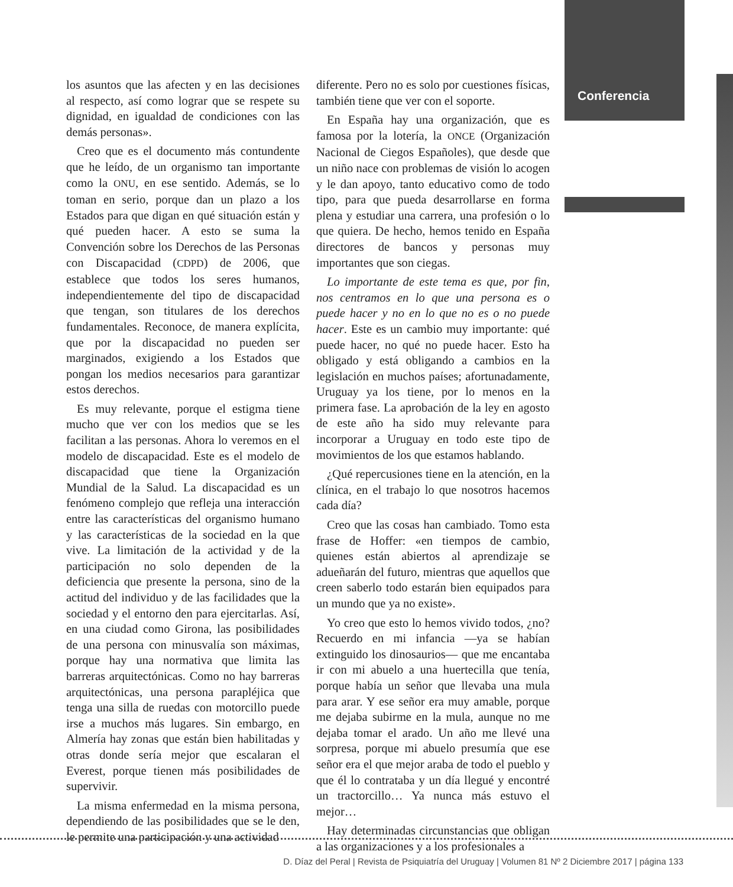Conferencia
los asuntos que las afecten y en las decisiones al respecto, así como lograr que se respete su dignidad, en igualdad de condiciones con las demás personas».
Creo que es el documento más contundente que he leído, de un organismo tan importante como la ONU, en ese sentido. Además, se lo toman en serio, porque dan un plazo a los Estados para que digan en qué situación están y qué pueden hacer. A esto se suma la Convención sobre los Derechos de las Personas con Discapacidad (CDPD) de 2006, que establece que todos los seres humanos, independientemente del tipo de discapacidad que tengan, son titulares de los derechos fundamentales. Reconoce, de manera explícita, que por la discapacidad no pueden ser marginados, exigiendo a los Estados que pongan los medios necesarios para garantizar estos derechos.
Es muy relevante, porque el estigma tiene mucho que ver con los medios que se les facilitan a las personas. Ahora lo veremos en el modelo de discapacidad. Este es el modelo de discapacidad que tiene la Organización Mundial de la Salud. La discapacidad es un fenómeno complejo que refleja una interacción entre las características del organismo humano y las características de la sociedad en la que vive. La limitación de la actividad y de la participación no solo dependen de la deficiencia que presente la persona, sino de la actitud del individuo y de las facilidades que la sociedad y el entorno den para ejercitarlas. Así, en una ciudad como Girona, las posibilidades de una persona con minusvalía son máximas, porque hay una normativa que limita las barreras arquitectónicas. Como no hay barreras arquitectónicas, una persona parapléjica que tenga una silla de ruedas con motorcillo puede irse a muchos más lugares. Sin embargo, en Almería hay zonas que están bien habilitadas y otras donde sería mejor que escalaran el Everest, porque tienen más posibilidades de supervivir.
La misma enfermedad en la misma persona, dependiendo de las posibilidades que se le den, le permite una participación y una actividad
diferente. Pero no es solo por cuestiones físicas, también tiene que ver con el soporte.
En España hay una organización, que es famosa por la lotería, la ONCE (Organización Nacional de Ciegos Españoles), que desde que un niño nace con problemas de visión lo acogen y le dan apoyo, tanto educativo como de todo tipo, para que pueda desarrollarse en forma plena y estudiar una carrera, una profesión o lo que quiera. De hecho, hemos tenido en España directores de bancos y personas muy importantes que son ciegas.
Lo importante de este tema es que, por fin, nos centramos en lo que una persona es o puede hacer y no en lo que no es o no puede hacer. Este es un cambio muy importante: qué puede hacer, no qué no puede hacer. Esto ha obligado y está obligando a cambios en la legislación en muchos países; afortunadamente, Uruguay ya los tiene, por lo menos en la primera fase. La aprobación de la ley en agosto de este año ha sido muy relevante para incorporar a Uruguay en todo este tipo de movimientos de los que estamos hablando.
¿Qué repercusiones tiene en la atención, en la clínica, en el trabajo lo que nosotros hacemos cada día?
Creo que las cosas han cambiado. Tomo esta frase de Hoffer: «en tiempos de cambio, quienes están abiertos al aprendizaje se adueñarán del futuro, mientras que aquellos que creen saberlo todo estarán bien equipados para un mundo que ya no existe».
Yo creo que esto lo hemos vivido todos, ¿no? Recuerdo en mi infancia —ya se habían extinguido los dinosaurios— que me encantaba ir con mi abuelo a una huertecilla que tenía, porque había un señor que llevaba una mula para arar. Y ese señor era muy amable, porque me dejaba subirme en la mula, aunque no me dejaba tomar el arado. Un año me llevé una sorpresa, porque mi abuelo presumía que ese señor era el que mejor araba de todo el pueblo y que él lo contrataba y un día llegué y encontré un tractorcillo… Ya nunca más estuvo el mejor…
Hay determinadas circunstancias que obligan a las organizaciones y a los profesionales a
D. Díaz del Peral | Revista de Psiquiatría del Uruguay | Volumen 81 Nº 2 Diciembre 2017 | página 133